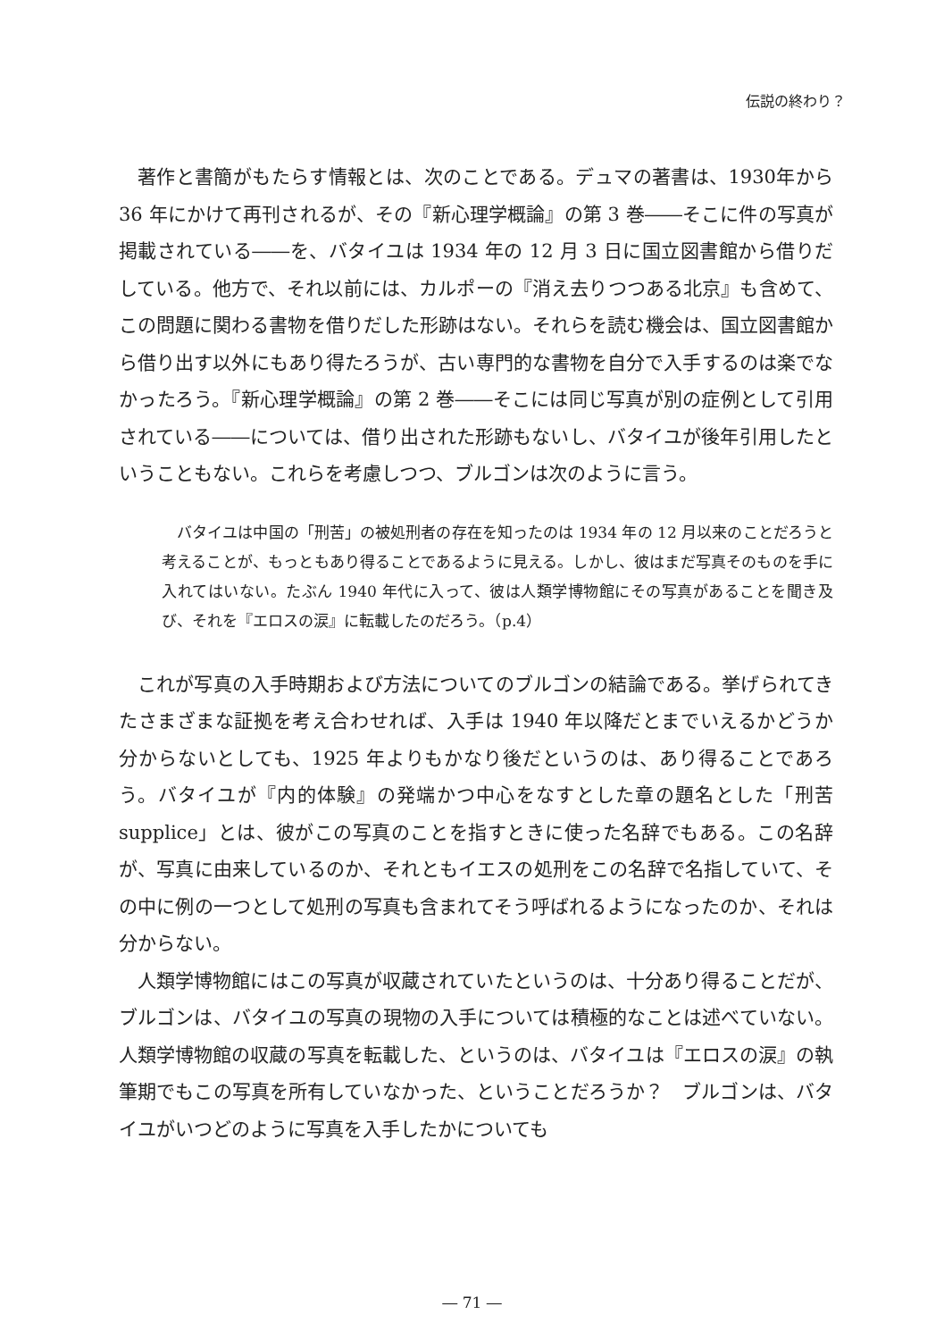伝説の終わり？
著作と書簡がもたらす情報とは、次のことである。デュマの著書は、1930年から 36 年にかけて再刊されるが、その『新心理学概論』の第 3 巻――そこに件の写真が掲載されている――を、バタイユは 1934 年の 12 月 3 日に国立図書館から借りだしている。他方で、それ以前には、カルポーの『消え去りつつある北京』も含めて、この問題に関わる書物を借りだした形跡はない。それらを読む機会は、国立図書館から借り出す以外にもあり得たろうが、古い専門的な書物を自分で入手するのは楽でなかったろう。『新心理学概論』の第 2 巻――そこには同じ写真が別の症例として引用されている――については、借り出された形跡もないし、バタイユが後年引用したということもない。これらを考慮しつつ、ブルゴンは次のように言う。
バタイユは中国の「刑苦」の被処刑者の存在を知ったのは 1934 年の 12 月以来のことだろうと考えることが、もっともあり得ることであるように見える。しかし、彼はまだ写真そのものを手に入れてはいない。たぶん 1940 年代に入って、彼は人類学博物館にその写真があることを聞き及び、それを『エロスの涙』に転載したのだろう。（p.4）
これが写真の入手時期および方法についてのブルゴンの結論である。挙げられてきたさまざまな証拠を考え合わせれば、入手は 1940 年以降だとまでいえるかどうか分からないとしても、1925 年よりもかなり後だというのは、あり得ることであろう。バタイユが『内的体験』の発端かつ中心をなすとした章の題名とした「刑苦 supplice」とは、彼がこの写真のことを指すときに使った名辞でもある。この名辞が、写真に由来しているのか、それともイエスの処刑をこの名辞で名指していて、その中に例の一つとして処刑の写真も含まれてそう呼ばれるようになったのか、それは分からない。
人類学博物館にはこの写真が収蔵されていたというのは、十分あり得ることだが、ブルゴンは、バタイユの写真の現物の入手については積極的なことは述べていない。人類学博物館の収蔵の写真を転載した、というのは、バタイユは『エロスの涙』の執筆期でもこの写真を所有していなかった、ということだろうか？　ブルゴンは、バタイユがいつどのように写真を入手したかについても
― 71 ―